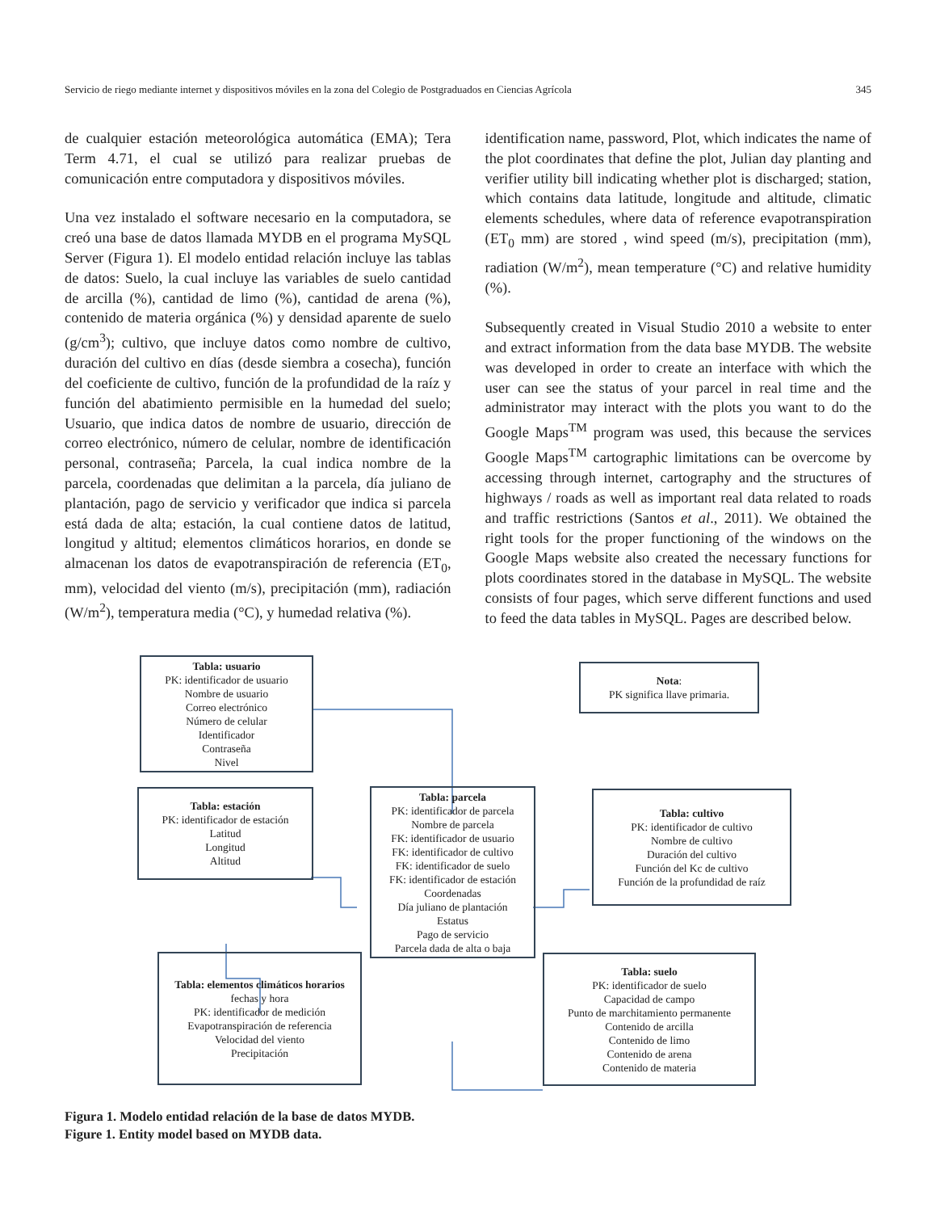Servicio de riego mediante internet y dispositivos móviles en la zona del Colegio de Postgraduados en Ciencias Agrícola 345
de cualquier estación meteorológica automática (EMA); Tera Term 4.71, el cual se utilizó para realizar pruebas de comunicación entre computadora y dispositivos móviles.
Una vez instalado el software necesario en la computadora, se creó una base de datos llamada MYDB en el programa MySQL Server (Figura 1). El modelo entidad relación incluye las tablas de datos: Suelo, la cual incluye las variables de suelo cantidad de arcilla (%), cantidad de limo (%), cantidad de arena (%), contenido de materia orgánica (%) y densidad aparente de suelo (g/cm<sup>3</sup>); cultivo, que incluye datos como nombre de cultivo, duración del cultivo en días (desde siembra a cosecha), función del coeficiente de cultivo, función de la profundidad de la raíz y función del abatimiento permisible en la humedad del suelo; Usuario, que indica datos de nombre de usuario, dirección de correo electrónico, número de celular, nombre de identificación personal, contraseña; Parcela, la cual indica nombre de la parcela, coordenadas que delimitan a la parcela, día juliano de plantación, pago de servicio y verificador que indica si parcela está dada de alta; estación, la cual contiene datos de latitud, longitud y altitud; elementos climáticos horarios, en donde se almacenan los datos de evapotranspiración de referencia (ET<sub>0</sub>, mm), velocidad del viento (m/s), precipitación (mm), radiación (W/m<sup>2</sup>), temperatura media (°C), y humedad relativa (%).
identification name, password, Plot, which indicates the name of the plot coordinates that define the plot, Julian day planting and verifier utility bill indicating whether plot is discharged; station, which contains data latitude, longitude and altitude, climatic elements schedules, where data of reference evapotranspiration (ET<sub>0</sub> mm) are stored , wind speed (m/s), precipitation (mm), radiation (W/m<sup>2</sup>), mean temperature (°C) and relative humidity (%).
Subsequently created in Visual Studio 2010 a website to enter and extract information from the data base MYDB. The website was developed in order to create an interface with which the user can see the status of your parcel in real time and the administrator may interact with the plots you want to do the Google Maps<sup>TM</sup> program was used, this because the services Google Maps<sup>TM</sup> cartographic limitations can be overcome by accessing through internet, cartography and the structures of highways / roads as well as important real data related to roads and traffic restrictions (Santos et al., 2011). We obtained the right tools for the proper functioning of the windows on the Google Maps website also created the necessary functions for plots coordinates stored in the database in MySQL. The website consists of four pages, which serve different functions and used to feed the data tables in MySQL. Pages are described below.
Tabla: usuario
PK: identificador de usuario
Nombre de usuario
Correo electrónico
Número de celular
Identificador
Contraseña
Nivel
Nota:
PK significa llave primaria.
Tabla: estación
PK: identificador de estación
Latitud
Longitud
Altitud
Tabla: parcela
PK: identificador de parcela
Nombre de parcela
FK: identificador de usuario
FK: identificador de cultivo
FK: identificador de suelo
FK: identificador de estación
Coordenadas
Día juliano de plantación
Estatus
Pago de servicio
Parcela dada de alta o baja
Tabla: cultivo
PK: identificador de cultivo
Nombre de cultivo
Duración del cultivo
Función del Kc de cultivo
Función de la profundidad de raíz
Tabla: elementos climáticos horarios
fechas y hora
PK: identificador de medición
Evapotranspiración de referencia
Velocidad del viento
Precipitación
Tabla: suelo
PK: identificador de suelo
Capacidad de campo
Punto de marchitamiento permanente
Contenido de arcilla
Contenido de limo
Contenido de arena
Contenido de materia
Figura 1. Modelo entidad relación de la base de datos MYDB.
Figure 1. Entity model based on MYDB data.